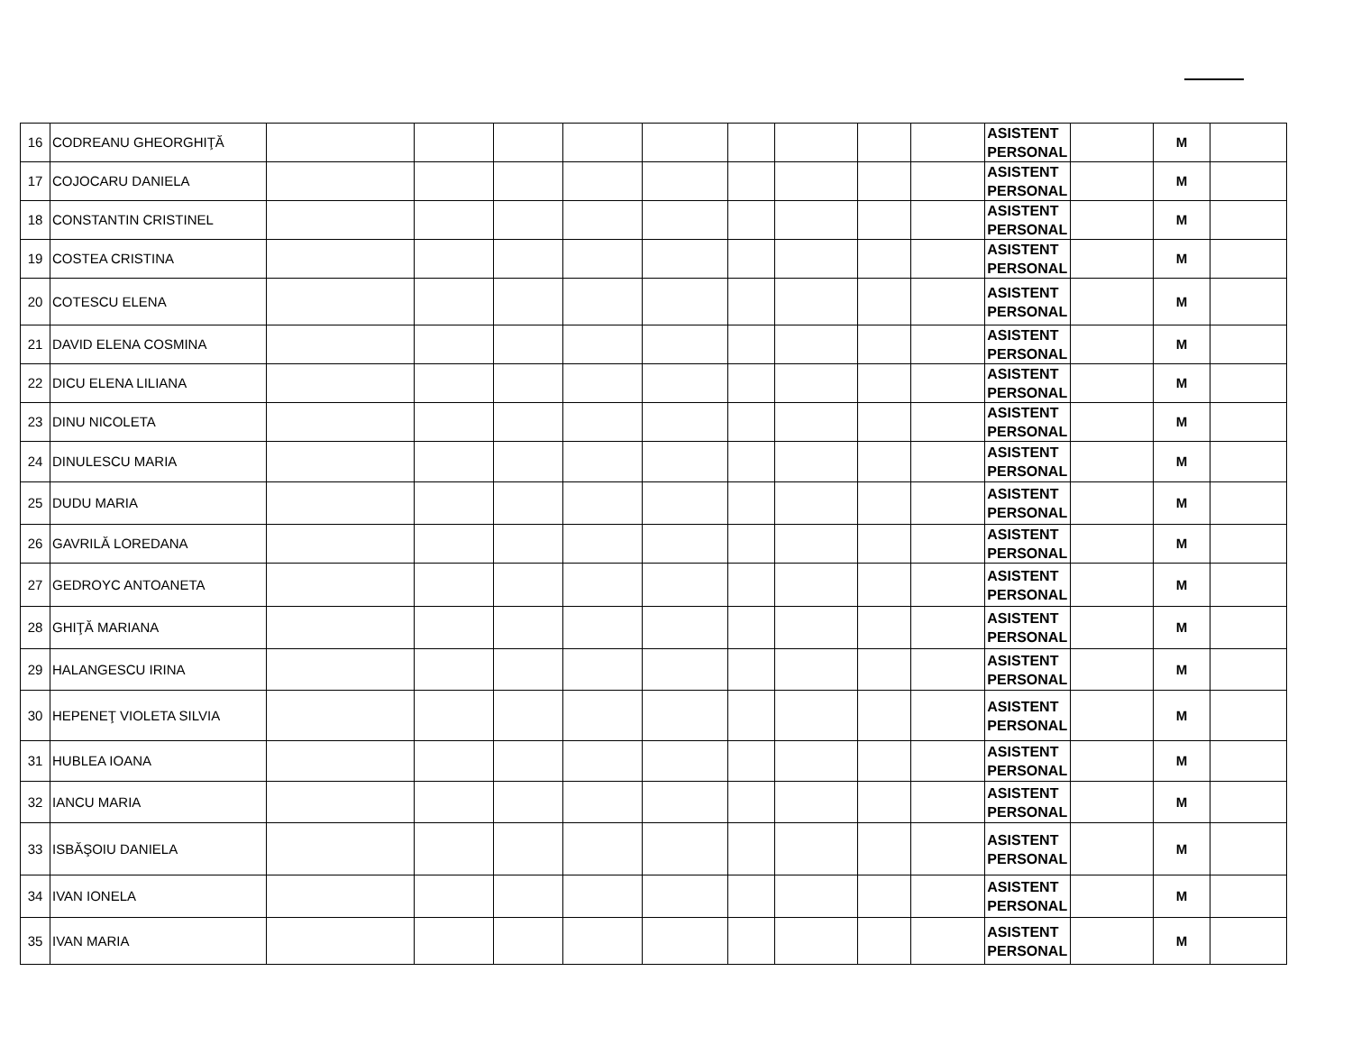| 16 | CODREANU GHEORGHIŢĂ | | | | | | | | | | ASISTENT PERSONAL | | M | |
| 17 | COJOCARU DANIELA | | | | | | | | | | ASISTENT PERSONAL | | M | |
| 18 | CONSTANTIN CRISTINEL | | | | | | | | | | ASISTENT PERSONAL | | M | |
| 19 | COSTEA CRISTINA | | | | | | | | | | ASISTENT PERSONAL | | M | |
| 20 | COTESCU ELENA | | | | | | | | | | ASISTENT PERSONAL | | M | |
| 21 | DAVID ELENA COSMINA | | | | | | | | | | ASISTENT PERSONAL | | M | |
| 22 | DICU ELENA LILIANA | | | | | | | | | | ASISTENT PERSONAL | | M | |
| 23 | DINU NICOLETA | | | | | | | | | | ASISTENT PERSONAL | | M | |
| 24 | DINULESCU MARIA | | | | | | | | | | ASISTENT PERSONAL | | M | |
| 25 | DUDU MARIA | | | | | | | | | | ASISTENT PERSONAL | | M | |
| 26 | GAVRILĂ LOREDANA | | | | | | | | | | ASISTENT PERSONAL | | M | |
| 27 | GEDROYC ANTOANETA | | | | | | | | | | ASISTENT PERSONAL | | M | |
| 28 | GHIŢĂ MARIANA | | | | | | | | | | ASISTENT PERSONAL | | M | |
| 29 | HALANGESCU IRINA | | | | | | | | | | ASISTENT PERSONAL | | M | |
| 30 | HEPENEŢ VIOLETA SILVIA | | | | | | | | | | ASISTENT PERSONAL | | M | |
| 31 | HUBLEA IOANA | | | | | | | | | | ASISTENT PERSONAL | | M | |
| 32 | IANCU MARIA | | | | | | | | | | ASISTENT PERSONAL | | M | |
| 33 | ISBĂŞOIU DANIELA | | | | | | | | | | ASISTENT PERSONAL | | M | |
| 34 | IVAN IONELA | | | | | | | | | | ASISTENT PERSONAL | | M | |
| 35 | IVAN MARIA | | | | | | | | | | ASISTENT PERSONAL | | M | |